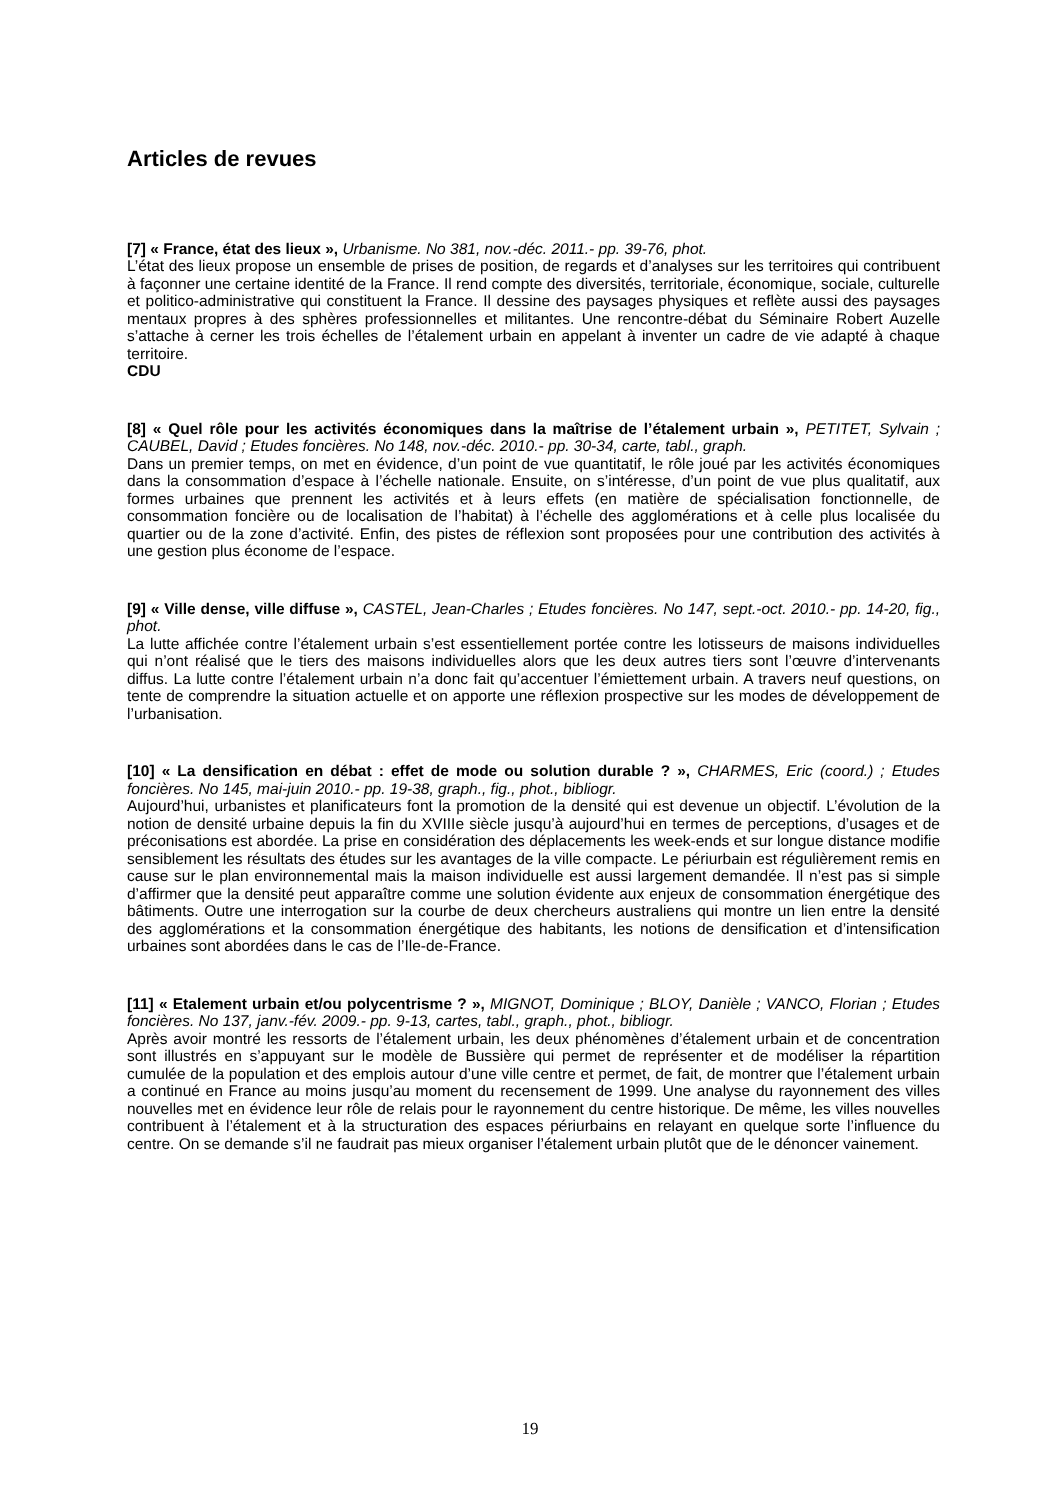Articles de revues
[7] « France, état des lieux », Urbanisme. No 381, nov.-déc. 2011.- pp. 39-76, phot.
L’état des lieux propose un ensemble de prises de position, de regards et d’analyses sur les territoires qui contribuent à façonner une certaine identité de la France. Il rend compte des diversités, territoriale, économique, sociale, culturelle et politico-administrative qui constituent la France. Il dessine des paysages physiques et reflète aussi des paysages mentaux propres à des sphères professionnelles et militantes. Une rencontre-débat du Séminaire Robert Auzelle s’attache à cerner les trois échelles de l’étalement urbain en appelant à inventer un cadre de vie adapté à chaque territoire.
CDU
[8] « Quel rôle pour les activités économiques dans la maîtrise de l’étalement urbain », PETITET, Sylvain ; CAUBEL, David ; Etudes foncières. No 148, nov.-déc. 2010.- pp. 30-34, carte, tabl., graph.
Dans un premier temps, on met en évidence, d’un point de vue quantitatif, le rôle joué par les activités économiques dans la consommation d’espace à l’échelle nationale. Ensuite, on s’intéresse, d’un point de vue plus qualitatif, aux formes urbaines que prennent les activités et à leurs effets (en matière de spécialisation fonctionnelle, de consommation foncière ou de localisation de l’habitat) à l’échelle des agglomérations et à celle plus localisée du quartier ou de la zone d’activité. Enfin, des pistes de réflexion sont proposées pour une contribution des activités à une gestion plus économe de l’espace.
[9] « Ville dense, ville diffuse », CASTEL, Jean-Charles ; Etudes foncières. No 147, sept.-oct. 2010.- pp. 14-20, fig., phot.
La lutte affichée contre l’étalement urbain s’est essentiellement portée contre les lotisseurs de maisons individuelles qui n’ont réalisé que le tiers des maisons individuelles alors que les deux autres tiers sont l’œuvre d’intervenants diffus. La lutte contre l’étalement urbain n’a donc fait qu’accentuer l’émiettement urbain. A travers neuf questions, on tente de comprendre la situation actuelle et on apporte une réflexion prospective sur les modes de développement de l’urbanisation.
[10] « La densification en débat : effet de mode ou solution durable ? », CHARMES, Eric (coord.) ; Etudes foncières. No 145, mai-juin 2010.- pp. 19-38, graph., fig., phot., bibliogr.
Aujourd’hui, urbanistes et planificateurs font la promotion de la densité qui est devenue un objectif. L’évolution de la notion de densité urbaine depuis la fin du XVIIIe siècle jusqu’à aujourd’hui en termes de perceptions, d’usages et de préconisations est abordée. La prise en considération des déplacements les week-ends et sur longue distance modifie sensiblement les résultats des études sur les avantages de la ville compacte. Le périurbain est régulièrement remis en cause sur le plan environnemental mais la maison individuelle est aussi largement demandée. Il n’est pas si simple d’affirmer que la densité peut apparaître comme une solution évidente aux enjeux de consommation énergétique des bâtiments. Outre une interrogation sur la courbe de deux chercheurs australiens qui montre un lien entre la densité des agglomérations et la consommation énergétique des habitants, les notions de densification et d’intensification urbaines sont abordées dans le cas de l’Ile-de-France.
[11] « Etalement urbain et/ou polycentrisme ? », MIGNOT, Dominique ; BLOY, Danièle ; VANCO, Florian ; Etudes foncières. No 137, janv.-fév. 2009.- pp. 9-13, cartes, tabl., graph., phot., bibliogr.
Après avoir montré les ressorts de l’étalement urbain, les deux phénomènes d’étalement urbain et de concentration sont illustrés en s’appuyant sur le modèle de Bussière qui permet de représenter et de modéliser la répartition cumulée de la population et des emplois autour d’une ville centre et permet, de fait, de montrer que l’étalement urbain a continué en France au moins jusqu’au moment du recensement de 1999. Une analyse du rayonnement des villes nouvelles met en évidence leur rôle de relais pour le rayonnement du centre historique. De même, les villes nouvelles contribuent à l’étalement et à la structuration des espaces périurbains en relayant en quelque sorte l’influence du centre. On se demande s’il ne faudrait pas mieux organiser l’étalement urbain plutôt que de le dénoncer vainement.
19